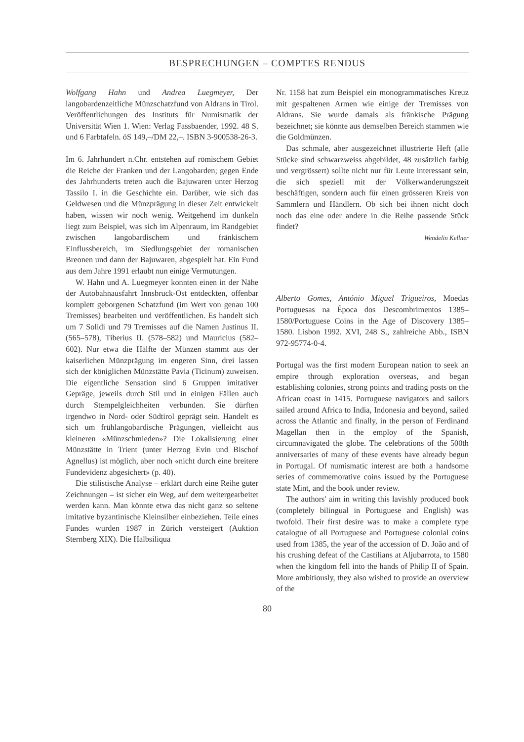BESPRECHUNGEN – COMPTES RENDUS
Wolfgang Hahn und Andrea Luegmeyer, Der langobardenzeitliche Münzschatzfund von Aldrans in Tirol. Veröffentlichungen des Instituts für Numismatik der Universität Wien 1. Wien: Verlag Fassbaender, 1992. 48 S. und 6 Farbtafeln. öS 149,–/DM 22,–. ISBN 3-900538-26-3.
Im 6. Jahrhundert n.Chr. entstehen auf römischem Gebiet die Reiche der Franken und der Langobarden; gegen Ende des Jahrhunderts treten auch die Bajuwaren unter Herzog Tassilo I. in die Geschichte ein. Darüber, wie sich das Geldwesen und die Münzprägung in dieser Zeit entwickelt haben, wissen wir noch wenig. Weitgehend im dunkeln liegt zum Beispiel, was sich im Alpenraum, im Randgebiet zwischen langobardischem und fränkischem Einflussbereich, im Siedlungsgebiet der romanischen Breonen und dann der Bajuwaren, abgespielt hat. Ein Fund aus dem Jahre 1991 erlaubt nun einige Vermutungen.
W. Hahn und A. Luegmeyer konnten einen in der Nähe der Autobahnausfahrt Innsbruck-Ost entdeckten, offenbar komplett geborgenen Schatzfund (im Wert von genau 100 Tremisses) bearbeiten und veröffentlichen. Es handelt sich um 7 Solidi und 79 Tremisses auf die Namen Justinus II. (565–578), Tiberius II. (578–582) und Mauricius (582–602). Nur etwa die Hälfte der Münzen stammt aus der kaiserlichen Münzprägung im engeren Sinn, drei lassen sich der königlichen Münzstätte Pavia (Ticinum) zuweisen. Die eigentliche Sensation sind 6 Gruppen imitativer Gepräge, jeweils durch Stil und in einigen Fällen auch durch Stempelgleichheiten verbunden. Sie dürften irgendwo in Nord- oder Südtirol geprägt sein. Handelt es sich um frühlangobardische Prägungen, vielleicht aus kleineren «Münzschmieden»? Die Lokalisierung einer Münzstätte in Trient (unter Herzog Evin und Bischof Agnellus) ist möglich, aber noch «nicht durch eine breitere Fundevidenz abgesichert» (p. 40).
Die stilistische Analyse – erklärt durch eine Reihe guter Zeichnungen – ist sicher ein Weg, auf dem weitergearbeitet werden kann. Man könnte etwa das nicht ganz so seltene imitative byzantinische Kleinsilber einbeziehen. Teile eines Fundes wurden 1987 in Zürich versteigert (Auktion Sternberg XIX). Die Halbsiliqua
Nr. 1158 hat zum Beispiel ein monogrammatisches Kreuz mit gespaltenen Armen wie einige der Tremisses von Aldrans. Sie wurde damals als fränkische Prägung bezeichnet; sie könnte aus demselben Bereich stammen wie die Goldmünzen.
Das schmale, aber ausgezeichnet illustrierte Heft (alle Stücke sind schwarzweiss abgebildet, 48 zusätzlich farbig und vergrössert) sollte nicht nur für Leute interessant sein, die sich speziell mit der Völkerwanderungszeit beschäftigen, sondern auch für einen grösseren Kreis von Sammlern und Händlern. Ob sich bei ihnen nicht doch noch das eine oder andere in die Reihe passende Stück findet?
Wendelin Kellner
Alberto Gomes, António Miguel Trigueiros, Moedas Portuguesas na Época dos Descombrimentos 1385–1580/Portuguese Coins in the Age of Discovery 1385–1580. Lisbon 1992. XVI, 248 S., zahlreiche Abb., ISBN 972-95774-0-4.
Portugal was the first modern European nation to seek an empire through exploration overseas, and began establishing colonies, strong points and trading posts on the African coast in 1415. Portuguese navigators and sailors sailed around Africa to India, Indonesia and beyond, sailed across the Atlantic and finally, in the person of Ferdinand Magellan then in the employ of the Spanish, circumnavigated the globe. The celebrations of the 500th anniversaries of many of these events have already begun in Portugal. Of numismatic interest are both a handsome series of commemorative coins issued by the Portuguese state Mint, and the book under review.
The authors' aim in writing this lavishly produced book (completely bilingual in Portuguese and English) was twofold. Their first desire was to make a complete type catalogue of all Portuguese and Portuguese colonial coins used from 1385, the year of the accession of D. João and of his crushing defeat of the Castilians at Aljubarrota, to 1580 when the kingdom fell into the hands of Philip II of Spain. More ambitiously, they also wished to provide an overview of the
80